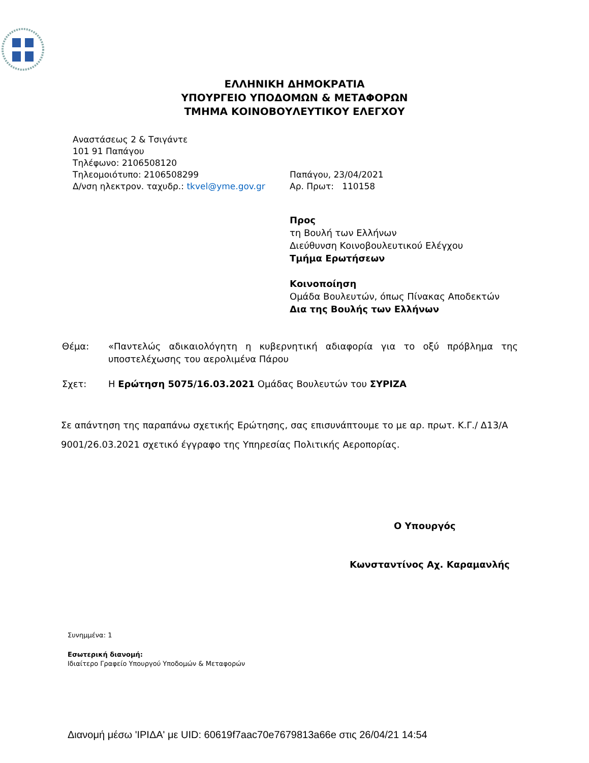ΕΛΛΗΝΙΚΗ ΔΗΜΟΚΡΑΤΙΑ
ΥΠΟΥΡΓΕΙΟ ΥΠΟΔΟΜΩΝ & ΜΕΤΑΦΟΡΩΝ
ΤΜΗΜΑ ΚΟΙΝΟΒΟΥΛΕΥΤΙΚΟΥ ΕΛΕΓΧΟΥ
Αναστάσεως 2 & Τσιγάντε
101 91 Παπάγου
Τηλέφωνο: 2106508120
Τηλεομοιότυπο: 2106508299
Δ/νση ηλεκτρον. ταχυδρ.: tkvel@yme.gov.gr
Παπάγου, 23/04/2021
Αρ. Πρωτ: 110158
Προς
τη Βουλή των Ελλήνων
Διεύθυνση Κοινοβουλευτικού Ελέγχου
Τμήμα Ερωτήσεων
Κοινοποίηση
Ομάδα Βουλευτών, όπως Πίνακας Αποδεκτών
Δια της Βουλής των Ελλήνων
Θέμα: «Παντελώς αδικαιολόγητη η κυβερνητική αδιαφορία για το οξύ πρόβλημα της υποστελέχωσης του αερολιμένα Πάρου
Σχετ: Η Ερώτηση 5075/16.03.2021 Ομάδας Βουλευτών του ΣΥΡΙΖΑ
Σε απάντηση της παραπάνω σχετικής Ερώτησης, σας επισυνάπτουμε το με αρ. πρωτ. Κ.Γ./ Δ13/Α 9001/26.03.2021 σχετικό έγγραφο της Υπηρεσίας Πολιτικής Αεροπορίας.
Ο Υπουργός
Κωνσταντίνος Αχ. Καραμανλής
Συνημμένα: 1
Εσωτερική διανομή:
Ιδιαίτερο Γραφείο Υπουργού Υποδομών & Μεταφορών
Διανομή μέσω 'ΙΡΙΔΑ' με UID: 60619f7aac70e7679813a66e στις 26/04/21 14:54